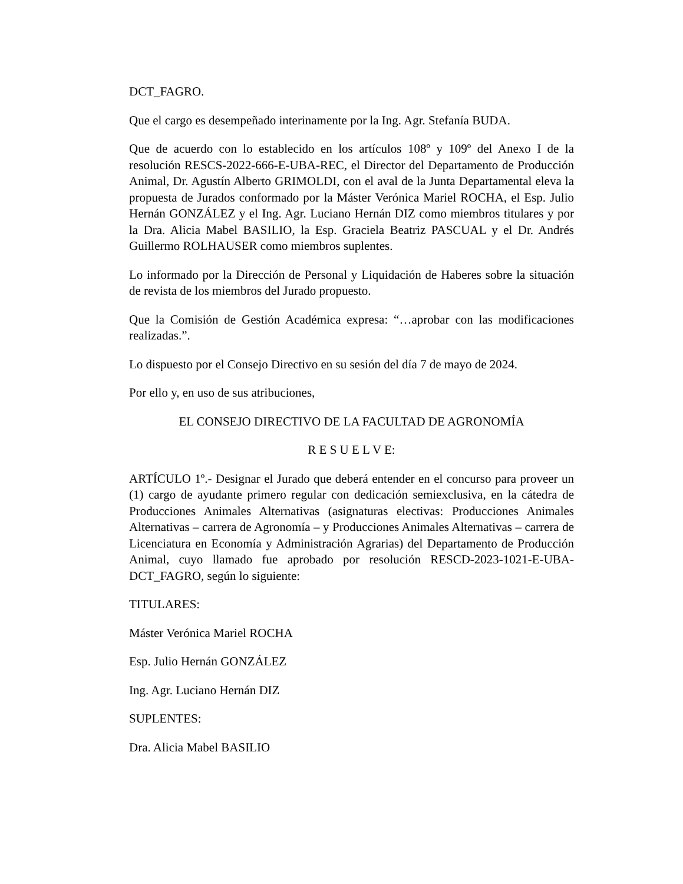DCT_FAGRO.
Que el cargo es desempeñado interinamente por la Ing. Agr. Stefanía BUDA.
Que de acuerdo con lo establecido en los artículos 108º y 109º del Anexo I de la resolución RESCS-2022-666-E-UBA-REC, el Director del Departamento de Producción Animal, Dr. Agustín Alberto GRIMOLDI, con el aval de la Junta Departamental eleva la propuesta de Jurados conformado por la Máster Verónica Mariel ROCHA, el Esp. Julio Hernán GONZÁLEZ y el Ing. Agr. Luciano Hernán DIZ como miembros titulares y por la Dra. Alicia Mabel BASILIO, la Esp. Graciela Beatriz PASCUAL y el Dr. Andrés Guillermo ROLHAUSER como miembros suplentes.
Lo informado por la Dirección de Personal y Liquidación de Haberes sobre la situación de revista de los miembros del Jurado propuesto.
Que la Comisión de Gestión Académica expresa: “…aprobar con las modificaciones realizadas.”.
Lo dispuesto por el Consejo Directivo en su sesión del día 7 de mayo de 2024.
Por ello y, en uso de sus atribuciones,
EL CONSEJO DIRECTIVO DE LA FACULTAD DE AGRONOMÍA
R E S U E L V E:
ARTÍCULO 1º.- Designar el Jurado que deberá entender en el concurso para proveer un (1) cargo de ayudante primero regular con dedicación semiexclusiva, en la cátedra de Producciones Animales Alternativas (asignaturas electivas: Producciones Animales Alternativas – carrera de Agronomía – y Producciones Animales Alternativas – carrera de Licenciatura en Economía y Administración Agrarias) del Departamento de Producción Animal, cuyo llamado fue aprobado por resolución RESCD-2023-1021-E-UBA-DCT_FAGRO, según lo siguiente:
TITULARES:
Máster Verónica Mariel ROCHA
Esp. Julio Hernán GONZÁLEZ
Ing. Agr. Luciano Hernán DIZ
SUPLENTES:
Dra. Alicia Mabel BASILIO